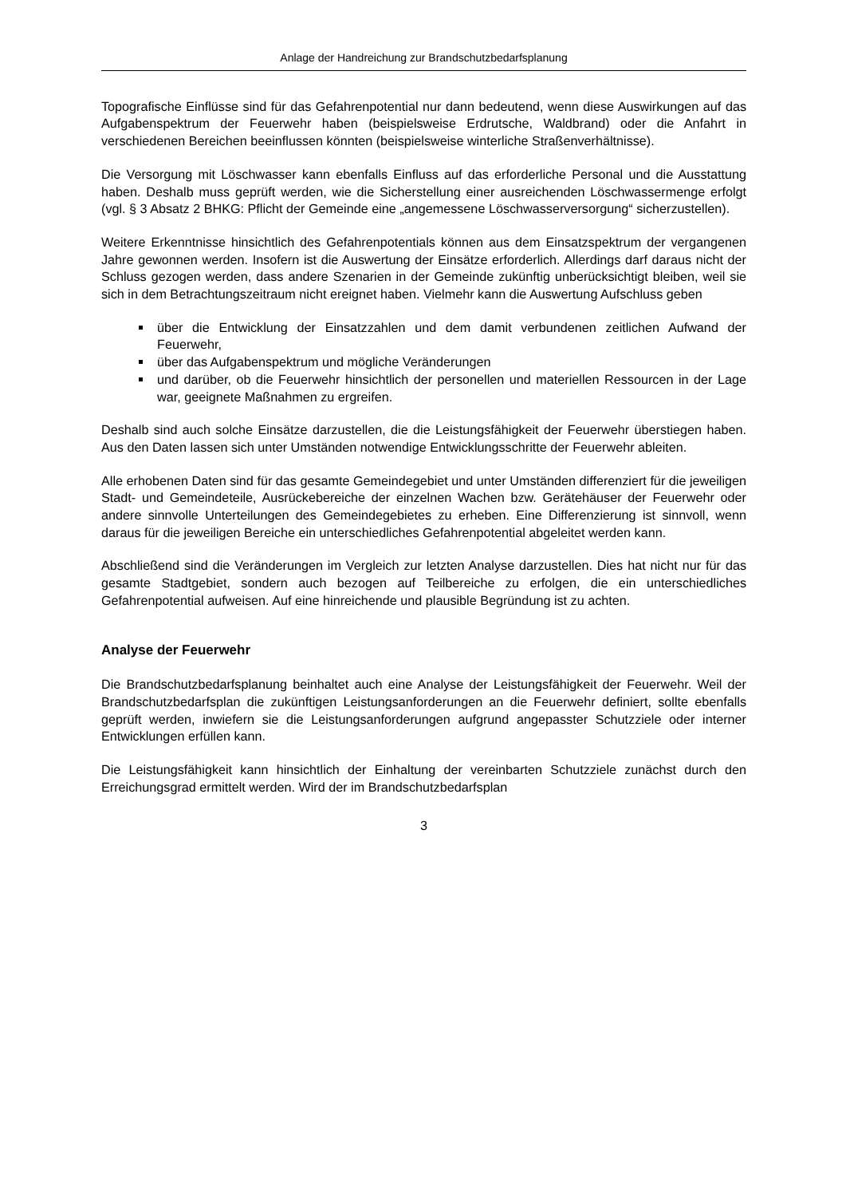Anlage der Handreichung zur Brandschutzbedarfsplanung
Topografische Einflüsse sind für das Gefahrenpotential nur dann bedeutend, wenn diese Auswirkungen auf das Aufgabenspektrum der Feuerwehr haben (beispielsweise Erdrutsche, Waldbrand) oder die Anfahrt in verschiedenen Bereichen beeinflussen könnten (beispielsweise winterliche Straßenverhältnisse).
Die Versorgung mit Löschwasser kann ebenfalls Einfluss auf das erforderliche Personal und die Ausstattung haben. Deshalb muss geprüft werden, wie die Sicherstellung einer ausreichenden Löschwassermenge erfolgt (vgl. § 3 Absatz 2 BHKG: Pflicht der Gemeinde eine „angemessene Löschwasserversorgung“ sicherzustellen).
Weitere Erkenntnisse hinsichtlich des Gefahrenpotentials können aus dem Einsatzspektrum der vergangenen Jahre gewonnen werden. Insofern ist die Auswertung der Einsätze erforderlich. Allerdings darf daraus nicht der Schluss gezogen werden, dass andere Szenarien in der Gemeinde zukünftig unberücksichtigt bleiben, weil sie sich in dem Betrachtungszeitraum nicht ereignet haben. Vielmehr kann die Auswertung Aufschluss geben
über die Entwicklung der Einsatzzahlen und dem damit verbundenen zeitlichen Aufwand der Feuerwehr,
über das Aufgabenspektrum und mögliche Veränderungen
und darüber, ob die Feuerwehr hinsichtlich der personellen und materiellen Ressourcen in der Lage war, geeignete Maßnahmen zu ergreifen.
Deshalb sind auch solche Einsätze darzustellen, die die Leistungsfähigkeit der Feuerwehr überstiegen haben. Aus den Daten lassen sich unter Umständen notwendige Entwicklungsschritte der Feuerwehr ableiten.
Alle erhobenen Daten sind für das gesamte Gemeindegebiet und unter Umständen differenziert für die jeweiligen Stadt- und Gemeindeteile, Ausrückebereiche der einzelnen Wachen bzw. Gerätehäuser der Feuerwehr oder andere sinnvolle Unterteilungen des Gemeindegebietes zu erheben. Eine Differenzierung ist sinnvoll, wenn daraus für die jeweiligen Bereiche ein unterschiedliches Gefahrenpotential abgeleitet werden kann.
Abschließend sind die Veränderungen im Vergleich zur letzten Analyse darzustellen. Dies hat nicht nur für das gesamte Stadtgebiet, sondern auch bezogen auf Teilbereiche zu erfolgen, die ein unterschiedliches Gefahrenpotential aufweisen. Auf eine hinreichende und plausible Begründung ist zu achten.
Analyse der Feuerwehr
Die Brandschutzbedarfsplanung beinhaltet auch eine Analyse der Leistungsfähigkeit der Feuerwehr. Weil der Brandschutzbedarfsplan die zukünftigen Leistungsanforderungen an die Feuerwehr definiert, sollte ebenfalls geprüft werden, inwiefern sie die Leistungsanforderungen aufgrund angepasster Schutzziele oder interner Entwicklungen erfüllen kann.
Die Leistungsfähigkeit kann hinsichtlich der Einhaltung der vereinbarten Schutzziele zunächst durch den Erreichungsgrad ermittelt werden. Wird der im Brandschutzbedarfsplan
3